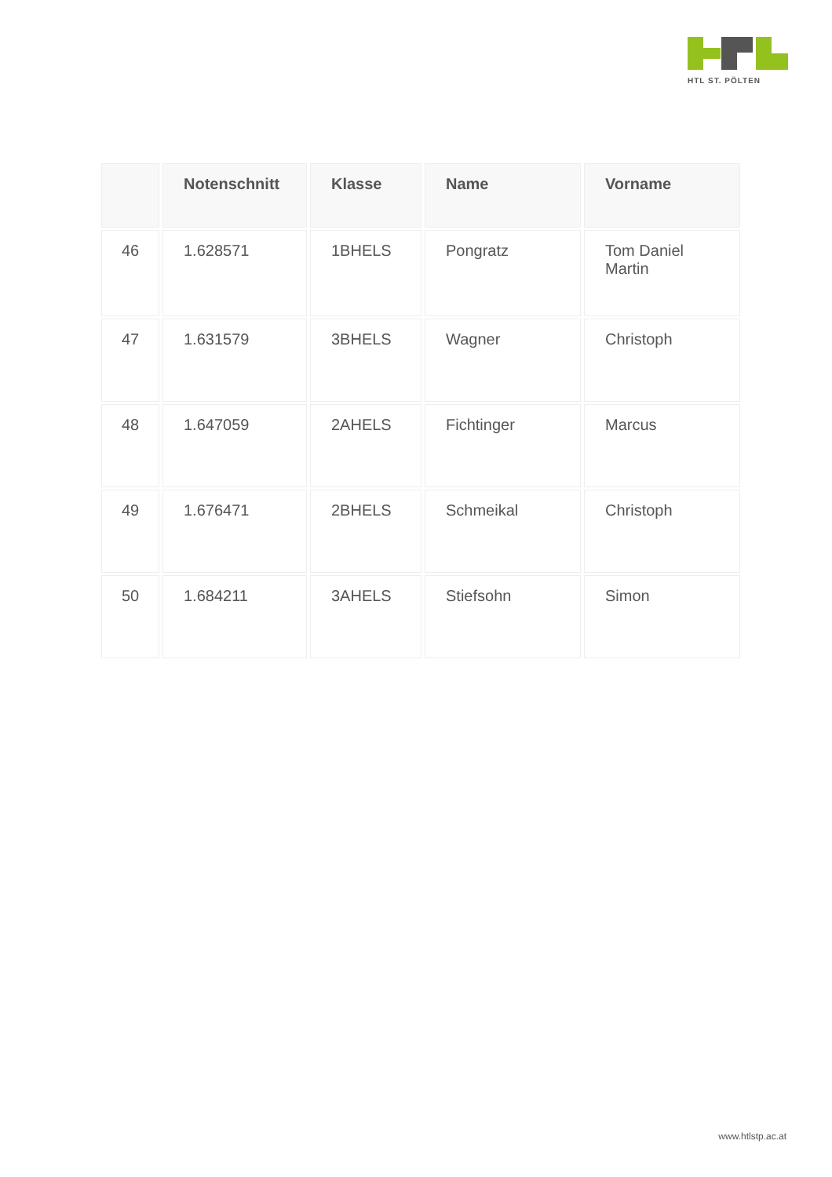HTL ST. PÖLTEN
| | Notenschnitt | Klasse | Name | Vorname |
| --- | --- | --- | --- | --- |
| 46 | 1.628571 | 1BHELS | Pongratz | Tom Daniel Martin |
| 47 | 1.631579 | 3BHELS | Wagner | Christoph |
| 48 | 1.647059 | 2AHELS | Fichtinger | Marcus |
| 49 | 1.676471 | 2BHELS | Schmeikal | Christoph |
| 50 | 1.684211 | 3AHELS | Stiefsohn | Simon |
www.htlstp.ac.at